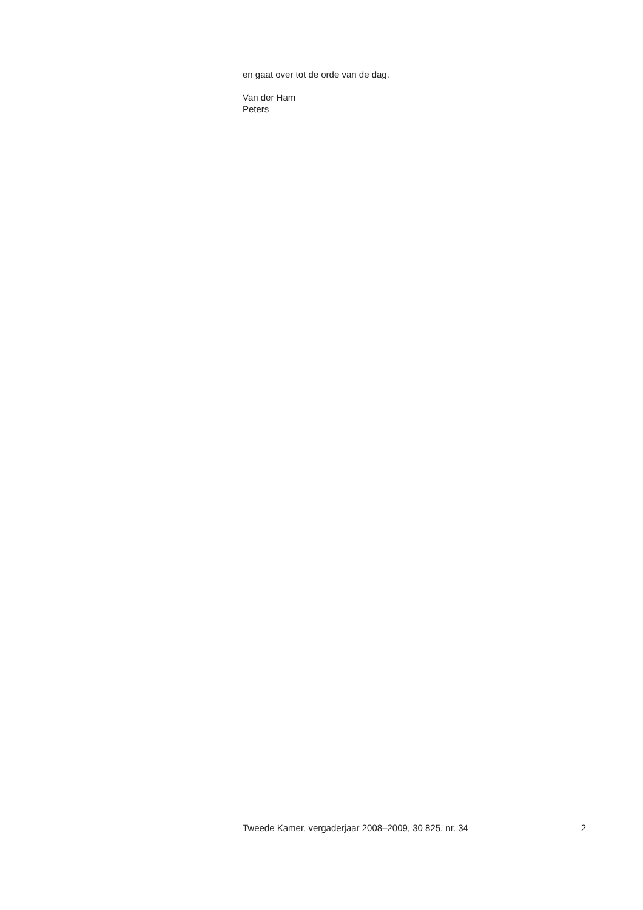en gaat over tot de orde van de dag.
Van der Ham
Peters
Tweede Kamer, vergaderjaar 2008–2009, 30 825, nr. 34 2